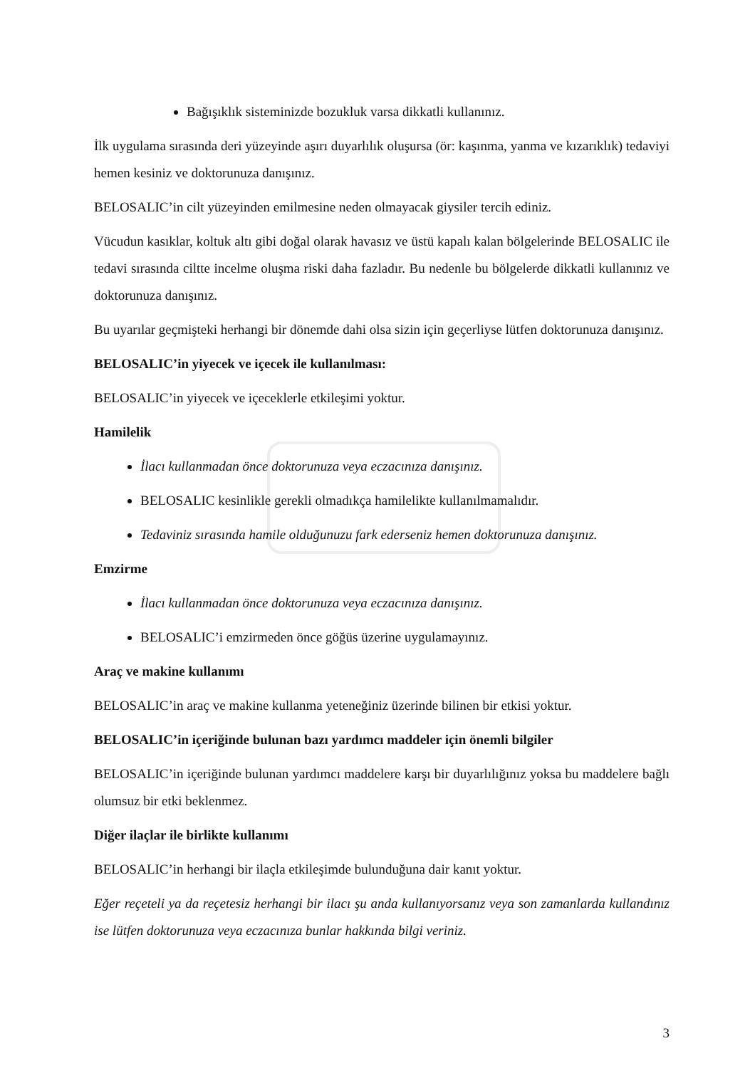Bağışıklık sisteminizde bozukluk varsa dikkatli kullanınız.
İlk uygulama sırasında deri yüzeyinde aşırı duyarlılık oluşursa (ör: kaşınma, yanma ve kızarıklık) tedaviyi hemen kesiniz ve doktorunuza danışınız.
BELOSALIC’in cilt yüzeyinden emilmesine neden olmayacak giysiler tercih ediniz.
Vücudun kasıklar, koltuk altı gibi doğal olarak havasız ve üstü kapalı kalan bölgelerinde BELOSALIC ile tedavi sırasında ciltte incelme oluşma riski daha fazladır. Bu nedenle bu bölgelerde dikkatli kullanınız ve doktorunuza danışınız.
Bu uyarılar geçmişteki herhangi bir dönemde dahi olsa sizin için geçerliyse lütfen doktorunuza danışınız.
BELOSALIC’in yiyecek ve içecek ile kullanılması:
BELOSALIC’in yiyecek ve içeceklerle etkileşimi yoktur.
Hamilelik
İlacı kullanmadan önce doktorunuza veya eczacınıza danışınız.
BELOSALIC kesinlikle gerekli olmadıkça hamilelikte kullanılmamalıdır.
Tedaviniz sırasında hamile olduğunuzu fark ederseniz hemen doktorunuza danışınız.
Emzirme
İlacı kullanmadan önce doktorunuza veya eczacınıza danışınız.
BELOSALIC’i emzirmeden önce göğüs üzerine uygulamayınız.
Araç ve makine kullanımı
BELOSALIC’in araç ve makine kullanma yeteneğiniz üzerinde bilinen bir etkisi yoktur.
BELOSALIC’in içeriğinde bulunan bazı yardımcı maddeler için önemli bilgiler
BELOSALIC’in içeriğinde bulunan yardımcı maddelere karşı bir duyarlılığınız yoksa bu maddelere bağlı olumsuz bir etki beklenmez.
Diğer ilaçlar ile birlikte kullanımı
BELOSALIC’in herhangi bir ilaçla etkileşimde bulunduğuna dair kanıt yoktur.
Eğer reçeteli ya da reçetesiz herhangi bir ilacı şu anda kullanıyorsanız veya son zamanlarda kullandınız ise lütfen doktorunuza veya eczacınıza bunlar hakkında bilgi veriniz.
3